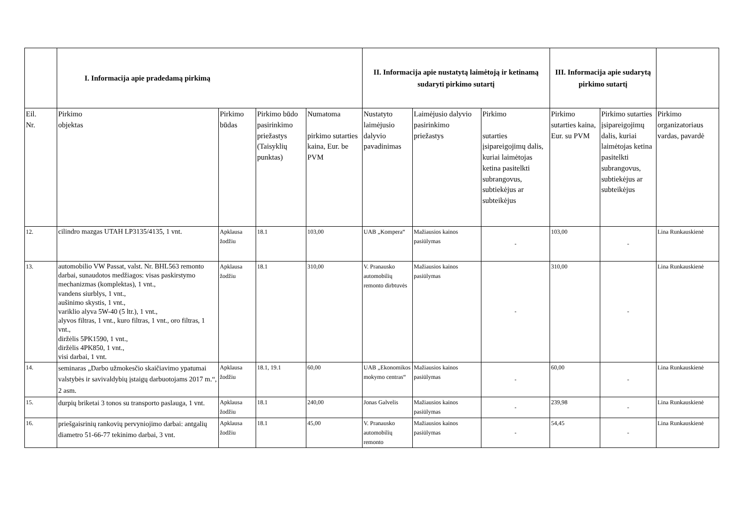| | I. Informacija apie pradedamą pirkimą | | | | II. Informacija apie nustatytą laimėtoją ir ketinamą sudaryti pirkimo sutartį | | | III. Informacija apie sudarytą pirkimo sutartį | | |
| --- | --- | --- | --- | --- | --- | --- | --- | --- | --- | --- |
| Eil. Nr. | Pirkimo objektas | Pirkimo būdas | Pirkimo būdo pasirinkimo priežastys (Taisyklių punktas) | Numatoma pirkimo sutarties kaina, Eur. be PVM | Nustatyto laimėjusio dalyvio pavadinimas | Laimėjusio dalyvio pasirinkimo priežastys | Pirkimo sutarties įsipareigojimų dalis, kuriai laimėtojas ketina pasitelkti subrangovus, subtiekėjus ar subteikėjus | Pirkimo sutarties kaina, Eur. su PVM | Pirkimo sutarties įsipareigojimų dalis, kuriai laimėtojas ketina pasitelkti subrangovus, subtiekėjus ar subteikėjus | Pirkimo organizatoriaus vardas, pavardė |
| 12. | cilindro mazgas UTAH LP3135/4135, 1 vnt. | Apklausa žodžiu | 18.1 | 103,00 | UAB „Kompera“ | Mažiausios kainos pasiūlymas | - | 103,00 | - | Lina Runkauskienė |
| 13. | automobilio VW Passat, valst. Nr. BHL563 remonto darbai, sunaudotos medžiagos: visas paskirstymo mechanizmas (komplektas), 1 vnt., vandens siurblys, 1 vnt., aušinimo skystis, 1 vnt., variklio alyva 5W-40 (5 ltr.), 1 vnt., alyvos filtras, 1 vnt., kuro filtras, 1 vnt., oro filtras, 1 vnt., diržėlis 5PK1590, 1 vnt., diržėlis 4PK850, 1 vnt., visi darbai, 1 vnt. | Apklausa žodžiu | 18.1 | 310,00 | V. Pranausko automobilių remonto dirbtuvės | Mažiausios kainos pasiūlymas | - | 310,00 | - | Lina Runkauskienė |
| 14. | seminaras „Darbo užmokesčio skaičiavimo ypatumai valstybės ir savivaldybių įstaigų darbuotojams 2017 m.“, 2 asm. | Apklausa žodžiu | 18.1, 19.1 | 60,00 | UAB „Ekonomikos mokymo centras“ | Mažiausios kainos pasiūlymas | - | 60,00 | - | Lina Runkauskienė |
| 15. | durpių briketai 3 tonos su transporto paslauga, 1 vnt. | Apklausa žodžiu | 18.1 | 240,00 | Jonas Galvelis | Mažiausios kainos pasiūlymas | - | 239,98 | - | Lina Runkauskienė |
| 16. | priešgaisrinių rankovių pervyniojimo darbai: antgalių diametro 51-66-77 tekinimo darbai, 3 vnt. | Apklausa žodžiu | 18.1 | 45,00 | V. Pranausko automobilių remonto | Mažiausios kainos pasiūlymas | - | 54,45 | - | Lina Runkauskienė |